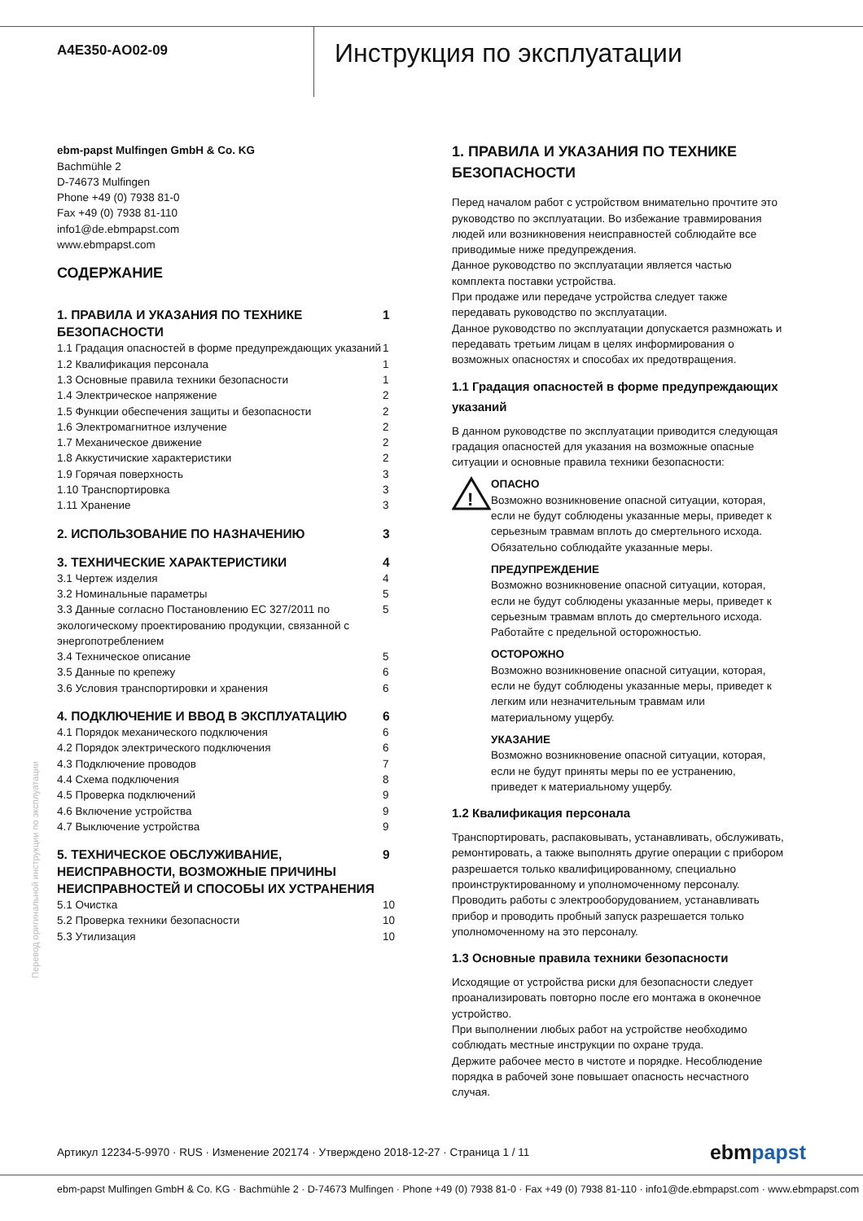A4E350-AO02-09
Инструкция по эксплуатации
Перевод оригинальной инструкции по эксплуатации
ebm-papst Mulfingen GmbH & Co. KG
Bachmühle 2
D-74673 Mulfingen
Phone +49 (0) 7938 81-0
Fax +49 (0) 7938 81-110
info1@de.ebmpapst.com
www.ebmpapst.com
СОДЕРЖАНИЕ
| 1. ПРАВИЛА И УКАЗАНИЯ ПО ТЕХНИКЕ БЕЗОПАСНОСТИ | 1 |
| 1.1 Градация опасностей в форме предупреждающих указаний | 1 |
| 1.2 Квалификация персонала | 1 |
| 1.3 Основные правила техники безопасности | 1 |
| 1.4 Электрическое напряжение | 2 |
| 1.5 Функции обеспечения защиты и безопасности | 2 |
| 1.6 Электромагнитное излучение | 2 |
| 1.7 Механическое движение | 2 |
| 1.8 Аккустичиские характеристики | 2 |
| 1.9 Горячая поверхность | 3 |
| 1.10 Транспортировка | 3 |
| 1.11 Хранение | 3 |
| 2. ИСПОЛЬЗОВАНИЕ ПО НАЗНАЧЕНИЮ | 3 |
| 3. ТЕХНИЧЕСКИЕ ХАРАКТЕРИСТИКИ | 4 |
| 3.1 Чертеж изделия | 4 |
| 3.2 Номинальные параметры | 5 |
| 3.3 Данные согласно Постановлению ЕС 327/2011 по экологическому проектированию продукции, связанной с энергопотреблением | 5 |
| 3.4 Техническое описание | 5 |
| 3.5 Данные по крепежу | 6 |
| 3.6 Условия транспортировки и хранения | 6 |
| 4. ПОДКЛЮЧЕНИЕ И ВВОД В ЭКСПЛУАТАЦИЮ | 6 |
| 4.1 Порядок механического подключения | 6 |
| 4.2 Порядок электрического подключения | 6 |
| 4.3 Подключение проводов | 7 |
| 4.4 Схема подключения | 8 |
| 4.5 Проверка подключений | 9 |
| 4.6 Включение устройства | 9 |
| 4.7 Выключение устройства | 9 |
| 5. ТЕХНИЧЕСКОЕ ОБСЛУЖИВАНИЕ, НЕИСПРАВНОСТИ, ВОЗМОЖНЫЕ ПРИЧИНЫ НЕИСПРАВНОСТЕЙ И СПОСОБЫ ИХ УСТРАНЕНИЯ | 9 |
| 5.1 Очистка | 10 |
| 5.2 Проверка техники безопасности | 10 |
| 5.3 Утилизация | 10 |
1. ПРАВИЛА И УКАЗАНИЯ ПО ТЕХНИКЕ БЕЗОПАСНОСТИ
Перед началом работ с устройством внимательно прочтите это руководство по эксплуатации. Во избежание травмирования людей или возникновения неисправностей соблюдайте все приводимые ниже предупреждения.
Данное руководство по эксплуатации является частью комплекта поставки устройства.
При продаже или передаче устройства следует также передавать руководство по эксплуатации.
Данное руководство по эксплуатации допускается размножать и передавать третьим лицам в целях информирования о возможных опасностях и способах их предотвращения.
1.1 Градация опасностей в форме предупреждающих указаний
В данном руководстве по эксплуатации приводится следующая градация опасностей для указания на возможные опасные ситуации и основные правила техники безопасности:
!
ОПАСНО
Возможно возникновение опасной ситуации, которая, если не будут соблюдены указанные меры, приведет к серьезным травмам вплоть до смертельного исхода. Обязательно соблюдайте указанные меры.
ПРЕДУПРЕЖДЕНИЕ
Возможно возникновение опасной ситуации, которая, если не будут соблюдены указанные меры, приведет к серьезным травмам вплоть до смертельного исхода. Работайте с предельной осторожностью.
ОСТОРОЖНО
Возможно возникновение опасной ситуации, которая, если не будут соблюдены указанные меры, приведет к легким или незначительным травмам или материальному ущербу.
УКАЗАНИЕ
Возможно возникновение опасной ситуации, которая, если не будут приняты меры по ее устранению, приведет к материальному ущербу.
1.2 Квалификация персонала
Транспортировать, распаковывать, устанавливать, обслуживать, ремонтировать, а также выполнять другие операции с прибором разрешается только квалифицированному, специально проинструктированному и уполномоченному персоналу.
Проводить работы с электрооборудованием, устанавливать прибор и проводить пробный запуск разрешается только уполномоченному на это персоналу.
1.3 Основные правила техники безопасности
Исходящие от устройства риски для безопасности следует проанализировать повторно после его монтажа в оконечное устройство.
При выполнении любых работ на устройстве необходимо соблюдать местные инструкции по охране труда.
Держите рабочее место в чистоте и порядке. Несоблюдение порядка в рабочей зоне повышает опасность несчастного случая.
Артикул 12234-5-9970 · RUS · Изменение 202174 · Утверждено 2018-12-27 · Страница 1 / 11 ebmpapst
ebm-papst Mulfingen GmbH & Co. KG · Bachmühle 2 · D-74673 Mulfingen · Phone +49 (0) 7938 81-0 · Fax +49 (0) 7938 81-110 · info1@de.ebmpapst.com · www.ebmpapst.com